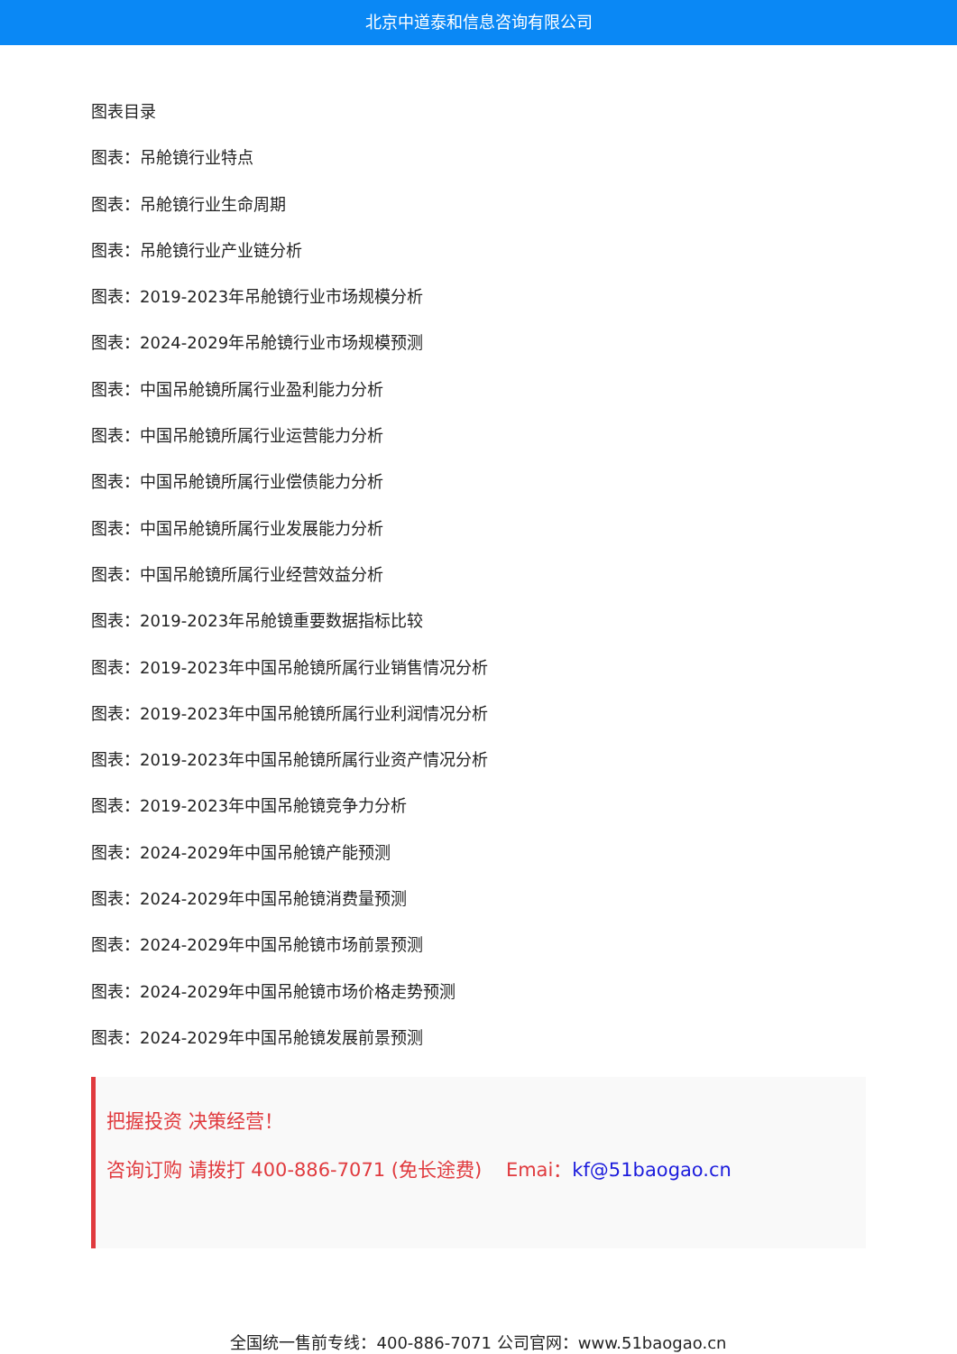北京中道泰和信息咨询有限公司
图表目录
图表：吊舱镜行业特点
图表：吊舱镜行业生命周期
图表：吊舱镜行业产业链分析
图表：2019-2023年吊舱镜行业市场规模分析
图表：2024-2029年吊舱镜行业市场规模预测
图表：中国吊舱镜所属行业盈利能力分析
图表：中国吊舱镜所属行业运营能力分析
图表：中国吊舱镜所属行业偿债能力分析
图表：中国吊舱镜所属行业发展能力分析
图表：中国吊舱镜所属行业经营效益分析
图表：2019-2023年吊舱镜重要数据指标比较
图表：2019-2023年中国吊舱镜所属行业销售情况分析
图表：2019-2023年中国吊舱镜所属行业利润情况分析
图表：2019-2023年中国吊舱镜所属行业资产情况分析
图表：2019-2023年中国吊舱镜竞争力分析
图表：2024-2029年中国吊舱镜产能预测
图表：2024-2029年中国吊舱镜消费量预测
图表：2024-2029年中国吊舱镜市场前景预测
图表：2024-2029年中国吊舱镜市场价格走势预测
图表：2024-2029年中国吊舱镜发展前景预测
把握投资 决策经营！
咨询订购 请拨打 400-886-7071 (免长途费) Emai：kf@51baogao.cn
全国统一售前专线：400-886-7071 公司官网：www.51baogao.cn